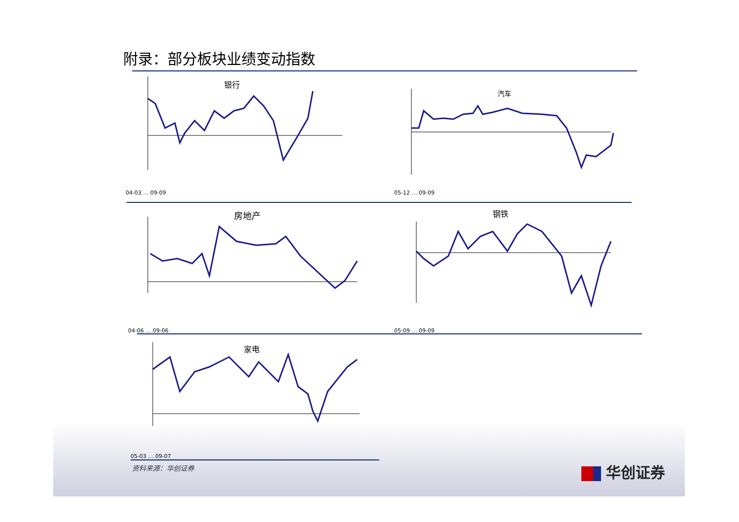附录：部分板块业绩变动指数
银行
04-03 … 09-09
汽车
05-12 … 09-09
房地产
04-06 … 09-06
钢铁
05-09 … 09-09
家电
05-03 … 09-07
资料来源：华创证券 华创证券